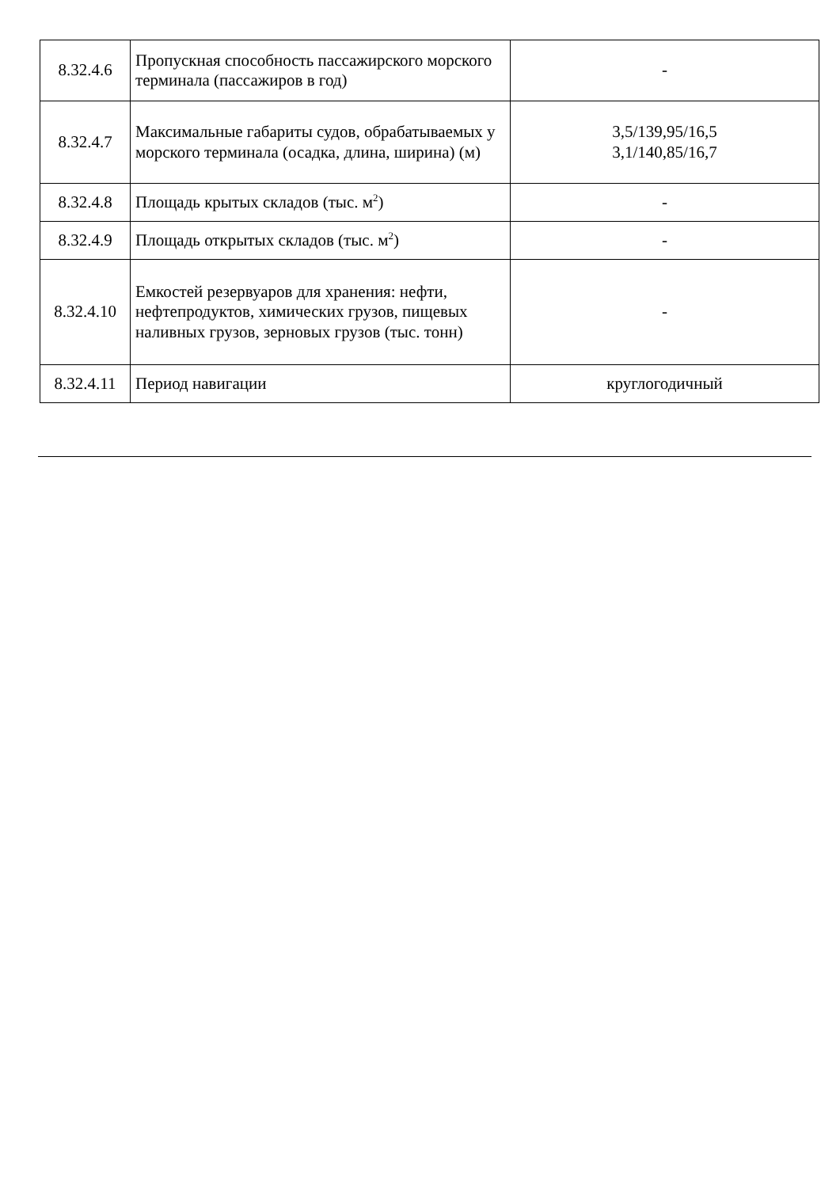| 8.32.4.6 | Пропускная способность пассажирского морского терминала (пассажиров в год) | - |
| 8.32.4.7 | Максимальные габариты судов, обрабатываемых у морского терминала (осадка, длина, ширина) (м) | 3,5/139,95/16,5 3,1/140,85/16,7 |
| 8.32.4.8 | Площадь крытых складов (тыс. м<sup>2</sup>) | - |
| 8.32.4.9 | Площадь открытых складов (тыс. м<sup>2</sup>) | - |
| 8.32.4.10 | Емкостей резервуаров для хранения: нефти, нефтепродуктов, химических грузов, пищевых наливных грузов, зерновых грузов (тыс. тонн) | - |
| 8.32.4.11 | Период навигации | круглогодичный |